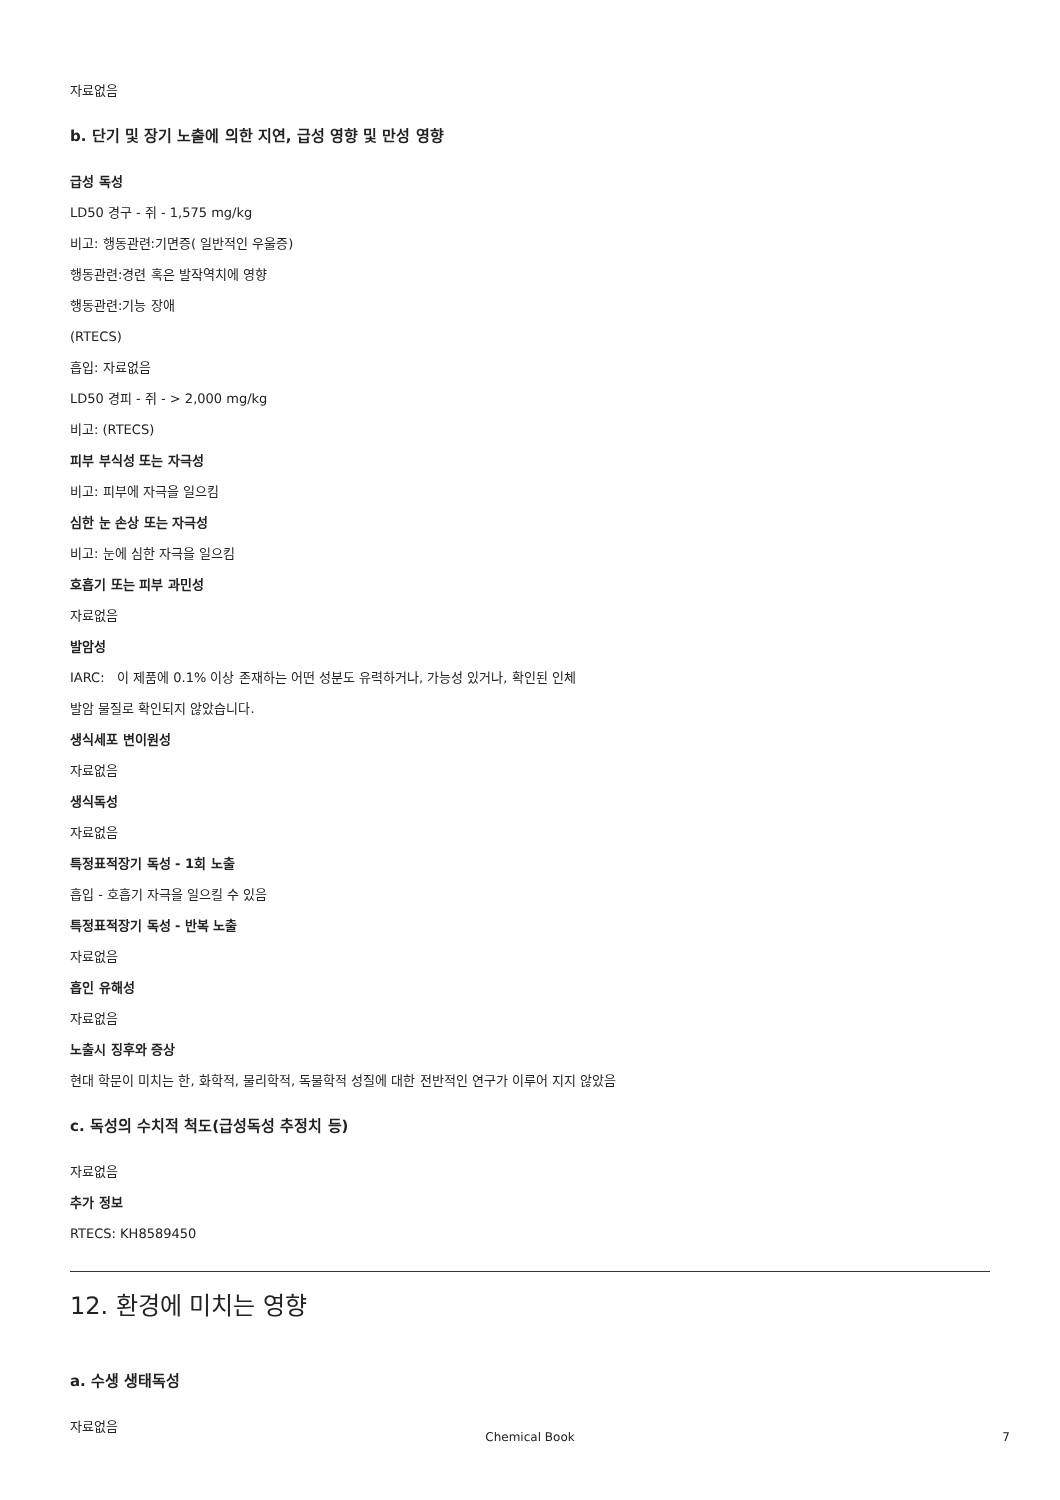자료없음
b. 단기 및 장기 노출에 의한 지연, 급성 영향 및 만성 영향
급성 독성
LD50 경구 - 쥐 - 1,575 mg/kg
비고: 행동관련:기면증( 일반적인 우울증)
행동관련:경련 혹은 발작역치에 영향
행동관련:기능 장애
(RTECS)
흡입: 자료없음
LD50 경피 - 쥐 - > 2,000 mg/kg
비고: (RTECS)
피부 부식성 또는 자극성
비고: 피부에 자극을 일으킴
심한 눈 손상 또는 자극성
비고: 눈에 심한 자극을 일으킴
호흡기 또는 피부 과민성
자료없음
발암성
IARC: 이 제품에 0.1% 이상 존재하는 어떤 성분도 유력하거나, 가능성 있거나, 확인된 인체
발암 물질로 확인되지 않았습니다.
생식세포 변이원성
자료없음
생식독성
자료없음
특정표적장기 독성 - 1회 노출
흡입 - 호흡기 자극을 일으킬 수 있음
특정표적장기 독성 - 반복 노출
자료없음
흡인 유해성
자료없음
노출시 징후와 증상
현대 학문이 미치는 한, 화학적, 물리학적, 독물학적 성질에 대한 전반적인 연구가 이루어 지지 않았음
c. 독성의 수치적 척도(급성독성 추정치 등)
자료없음
추가 정보
RTECS: KH8589450
12. 환경에 미치는 영향
a. 수생 생태독성
자료없음
Chemical Book 7